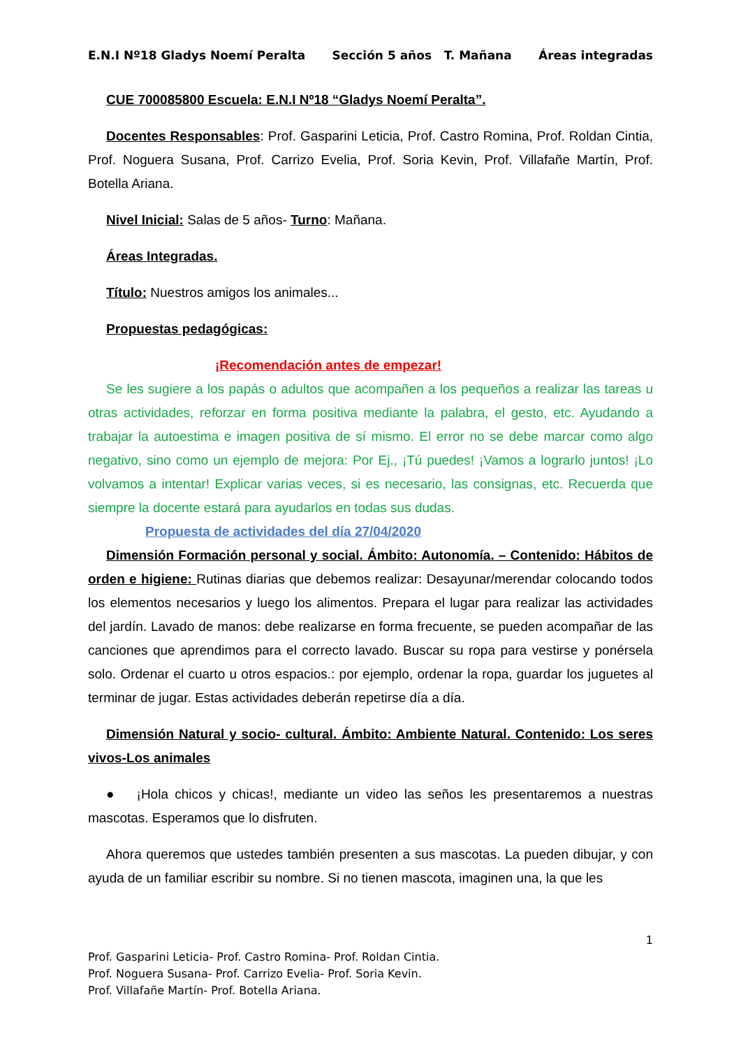E.N.I Nº18 Gladys Noemí Peralta Sección 5 años T. Mañana Áreas integradas
CUE 700085800 Escuela: E.N.I Nº18 “Gladys Noemí Peralta”.
Docentes Responsables: Prof. Gasparini Leticia, Prof. Castro Romina, Prof. Roldan Cintia, Prof. Noguera Susana, Prof. Carrizo Evelia, Prof. Soria Kevin, Prof. Villafañe Martín, Prof. Botella Ariana.
Nivel Inicial: Salas de 5 años- Turno: Mañana.
Áreas Integradas.
Título: Nuestros amigos los animales...
Propuestas pedagógicas:
¡Recomendación antes de empezar!
Se les sugiere a los papás o adultos que acompañen a los pequeños a realizar las tareas u otras actividades, reforzar en forma positiva mediante la palabra, el gesto, etc. Ayudando a trabajar la autoestima e imagen positiva de sí mismo. El error no se debe marcar como algo negativo, sino como un ejemplo de mejora: Por Ej., ¡Tú puedes! ¡Vamos a lograrlo juntos! ¡Lo volvamos a intentar! Explicar varias veces, si es necesario, las consignas, etc. Recuerda que siempre la docente estará para ayudarlos en todas sus dudas.
Propuesta de actividades del día 27/04/2020
Dimensión Formación personal y social. Ámbito: Autonomía. – Contenido: Hábitos de orden e higiene: Rutinas diarias que debemos realizar: Desayunar/merendar colocando todos los elementos necesarios y luego los alimentos. Prepara el lugar para realizar las actividades del jardín. Lavado de manos: debe realizarse en forma frecuente, se pueden acompañar de las canciones que aprendimos para el correcto lavado. Buscar su ropa para vestirse y ponérsela solo. Ordenar el cuarto u otros espacios.: por ejemplo, ordenar la ropa, guardar los juguetes al terminar de jugar. Estas actividades deberán repetirse día a día.
Dimensión Natural y socio- cultural. Ámbito: Ambiente Natural. Contenido: Los seres vivos-Los animales
● ¡Hola chicos y chicas!, mediante un video las seños les presentaremos a nuestras mascotas. Esperamos que lo disfruten.
Ahora queremos que ustedes también presenten a sus mascotas. La pueden dibujar, y con ayuda de un familiar escribir su nombre. Si no tienen mascota, imaginen una, la que les
1
Prof. Gasparini Leticia- Prof. Castro Romina- Prof. Roldan Cintia.
Prof. Noguera Susana- Prof. Carrizo Evelia- Prof. Soria Kevin.
Prof. Villafañe Martín- Prof. Botella Ariana.